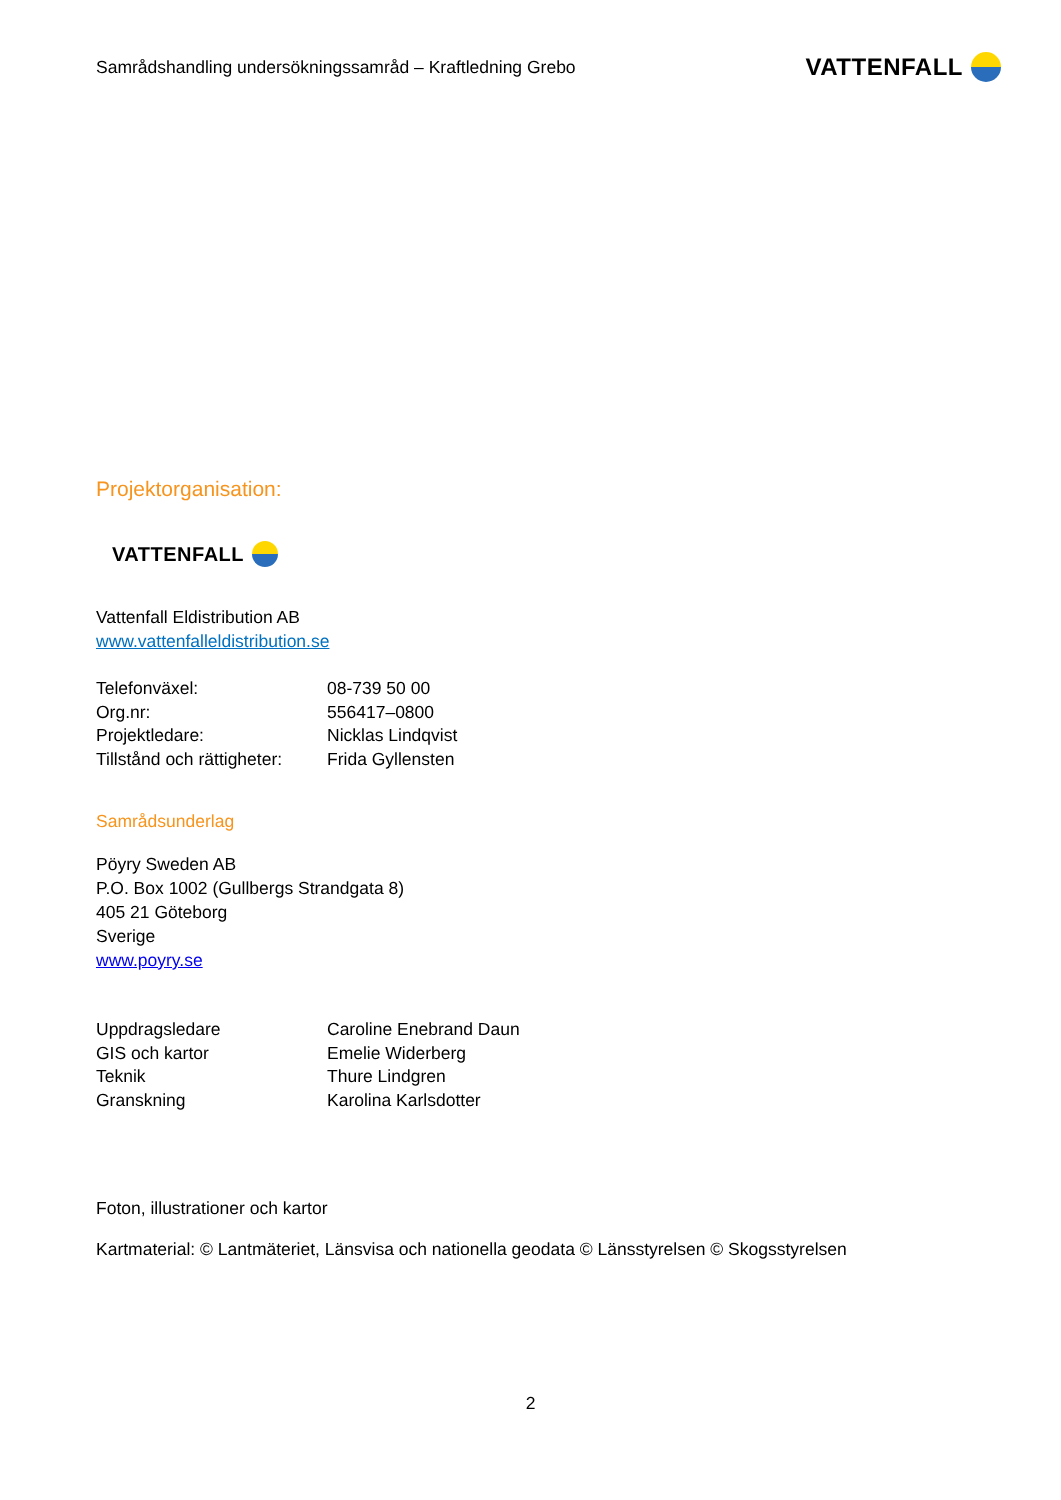Samrådshandling undersökningssamråd – Kraftledning Grebo VATTENFALL
Projektorganisation:
VATTENFALL
Vattenfall Eldistribution AB
www.vattenfalleldistribution.se
| Telefonväxel: | 08-739 50 00 |
| Org.nr: | 556417–0800 |
| Projektledare: | Nicklas Lindqvist |
| Tillstånd och rättigheter: | Frida Gyllensten |
Samrådsunderlag
Pöyry Sweden AB
P.O. Box 1002 (Gullbergs Strandgata 8)
405 21 Göteborg
Sverige
www.poyry.se
| Uppdragsledare | Caroline Enebrand Daun |
| GIS och kartor | Emelie Widerberg |
| Teknik | Thure Lindgren |
| Granskning | Karolina Karlsdotter |
Foton, illustrationer och kartor
Kartmaterial: © Lantmäteriet, Länsvisa och nationella geodata © Länsstyrelsen © Skogsstyrelsen
2